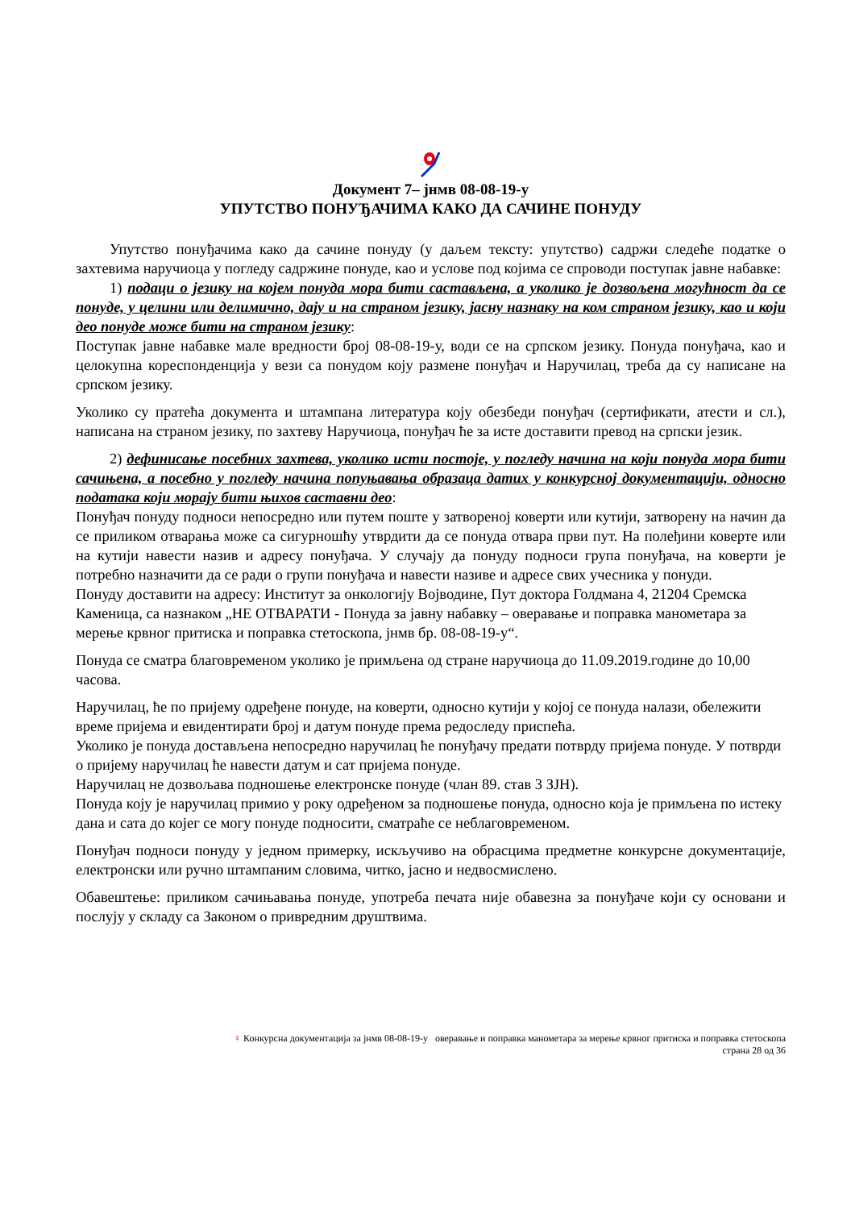Документ 7– јнмв 08-08-19-у
УПУТСТВО ПОНУЂАЧИМА КАКО ДА САЧИНЕ ПОНУДУ
Упутство понуђачима како да сачине понуду (у даљем тексту: упутство) садржи следеће податке о захтевима наручиоца у погледу садржине понуде, као и услове под којима се спроводи поступак јавне набавке:
1) подаци о језику на којем понуда мора бити састављена, а уколико је дозвољена могућност да се понуде, у целини или делимично, дају и на страном језику, јасну назнаку на ком страном језику, као и који део понуде може бити на страном језику:
Поступак јавне набавке мале вредности број 08-08-19-у, води се на српском језику. Понуда понуђача, као и целокупна кореспонденција у вези са понудом коју размене понуђач и Наручилац, треба да су написане на српском језику.
Уколико су пратећа документа и штампана литература коју обезбеди понуђач (сертификати, атести и сл.), написана на страном језику, по захтеву Наручиоца, понуђач ће за исте доставити превод на српски језик.
2) дефинисање посебних захтева, уколико исти постоје, у погледу начина на који понуда мора бити сачињена, а посебно у погледу начина попуњавања образаца датих у конкурсној документацији, односно података који морају бити њихов саставни део:
Понуђач понуду подноси непосредно или путем поште у затвореној коверти или кутији, затворену на начин да се приликом отварања може са сигурношћу утврдити да се понуда отвара први пут. На полеђини коверте или на кутији навести назив и адресу понуђача. У случају да понуду подноси група понуђача, на коверти је потребно назначити да се ради о групи понуђача и навести називе и адресе свих учесника у понуди.
Понуду доставити на адресу: Институт за онкологију Војводине, Пут доктора Голдмана 4, 21204 Сремска Каменица, са назнаком „НЕ ОТВАРАТИ - Понуда за јавну набавку – оверавање и поправка манометара за мерење крвног притиска и поправка стетоскопа, јнмв бр. 08-08-19-у“.
Понуда се сматра благовременом уколико је примљена од стране наручиоца до 11.09.2019.године до 10,00 часова.
Наручилац, ће по пријему одређене понуде, на коверти, односно кутији у којој се понуда налази, обележити време пријема и евидентирати број и датум понуде према редоследу приспећа.
Уколико је понуда достављена непосредно наручилац ће понуђачу предати потврду пријема понуде. У потврди о пријему наручилац ће навести датум и сат пријема понуде.
Наручилац не дозвољава подношење електронске понуде (члан 89. став 3 ЗЈН).
Понуда коју је наручилац примио у року одређеном за подношење понуда, односно која је примљена по истеку дана и сата до којег се могу понуде подносити, сматраће се неблаговременом.
Понуђач подноси понуду у једном примерку, искључиво на обрасцима предметне конкурсне документације, електронски или ручно штампаним словима, читко, јасно и недвосмислено.
Обавештење: приликом сачињавања понуде, употреба печата није обавезна за понуђаче који су основани и послују у складу са Законом о привредним друштвима.
♀ Конкурсна документација за јнмв 08-08-19-у оверавање и поправка манометара за мерење крвног притиска и поправка стетоскопа
страна 28 од 36